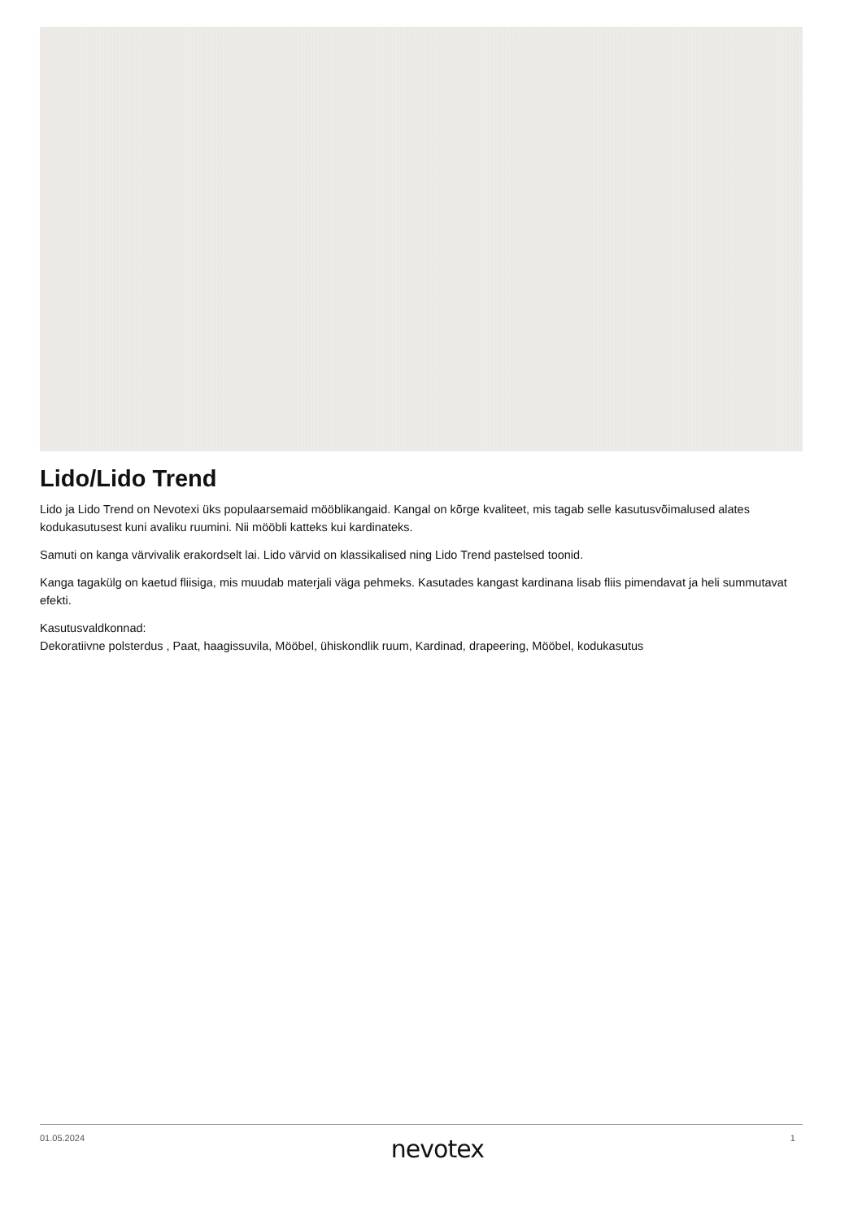Lido/Lido Trend
Lido ja Lido Trend on Nevotexi üks populaarsemaid mööblikangaid. Kangal on kõrge kvaliteet, mis tagab selle kasutusvõimalused alates kodukasutusest kuni avaliku ruumini. Nii mööbli katteks kui kardinateks.
Samuti on kanga värvivalik erakordselt lai. Lido värvid on klassikalised ning Lido Trend pastelsed toonid.
Kanga tagakülg on kaetud fliisiga, mis muudab materjali väga pehmeks. Kasutades kangast kardinana lisab fliis pimendavat ja heli summutavat efekti.
Kasutusvaldkonnad:
Dekoratiivne polsterdus , Paat, haagissuvila, Mööbel, ühiskondlik ruum, Kardinad, drapeering, Mööbel, kodukasutus
01.05.2024 nevotex 1